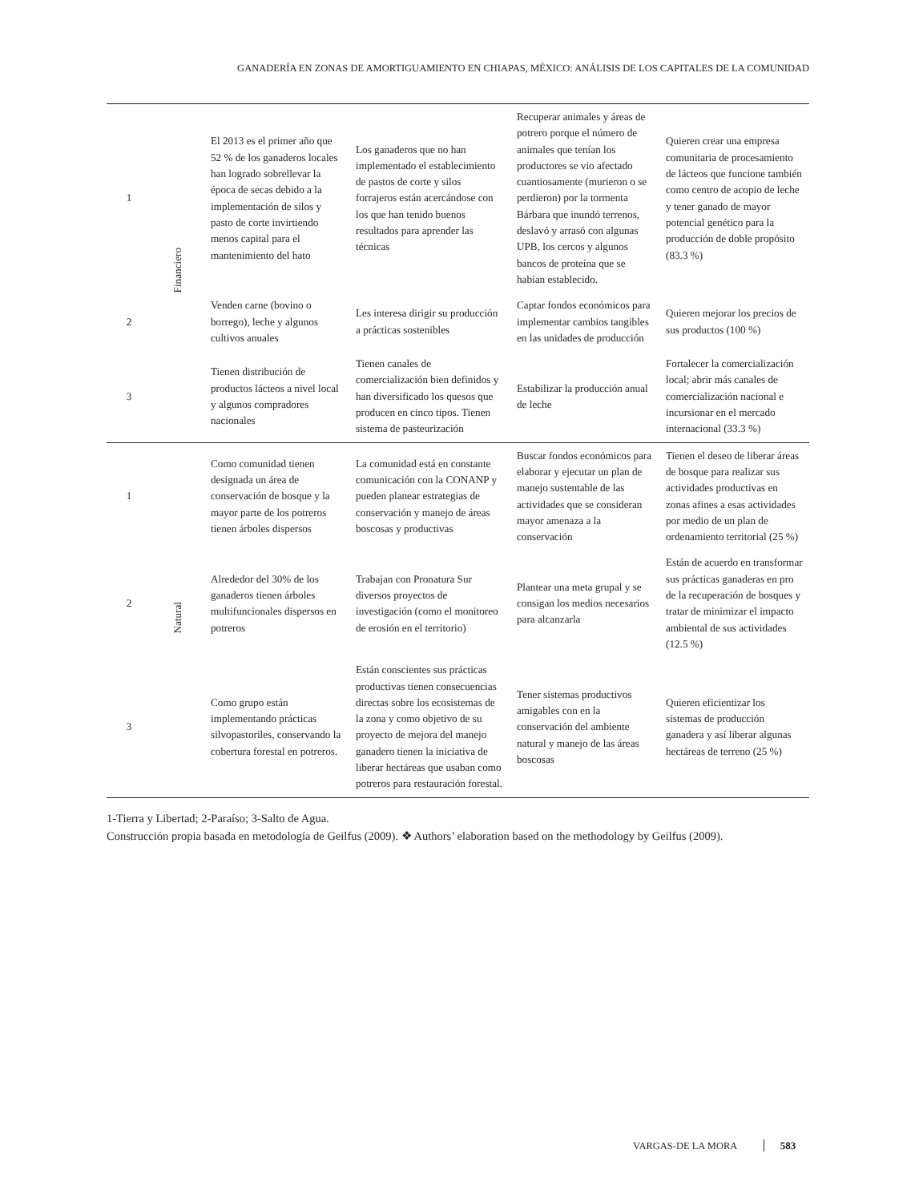GANADERÍA EN ZONAS DE AMORTIGUAMIENTO EN CHIAPAS, MÉXICO: ANÁLISIS DE LOS CAPITALES DE LA COMUNIDAD
| 1 | Financiero | El 2013 es el primer año que 52 % de los ganaderos locales han logrado sobrellevar la época de secas debido a la implementación de silos y pasto de corte invirtiendo menos capital para el mantenimiento del hato | Los ganaderos que no han implementado el establecimiento de pastos de corte y silos forrajeros están acercándose con los que han tenido buenos resultados para aprender las técnicas | Recuperar animales y áreas de potrero porque el número de animales que tenían los productores se vio afectado cuantiosamente (murieron o se perdieron) por la tormenta Bárbara que inundó terrenos, deslavó y arrasó con algunas UPB, los cercos y algunos bancos de proteína que se habían establecido. | Quieren crear una empresa comunitaria de procesamiento de lácteos que funcione también como centro de acopio de leche y tener ganado de mayor potencial genético para la producción de doble propósito (83.3 %) |
| 2 | | Venden carne (bovino o borrego), leche y algunos cultivos anuales | Les interesa dirigir su producción a prácticas sostenibles | Captar fondos económicos para implementar cambios tangibles en las unidades de producción | Quieren mejorar los precios de sus productos (100 %) |
| 3 | | Tienen distribución de productos lácteos a nivel local y algunos compradores nacionales | Tienen canales de comercialización bien definidos y han diversificado los quesos que producen en cinco tipos. Tienen sistema de pasteurización | Estabilizar la producción anual de leche | Fortalecer la comercialización local; abrir más canales de comercialización nacional e incursionar en el mercado internacional (33.3 %) |
| 1 | Natural | Como comunidad tienen designada un área de conservación de bosque y la mayor parte de los potreros tienen árboles dispersos | La comunidad está en constante comunicación con la CONANP y pueden planear estrategias de conservación y manejo de áreas boscosas y productivas | Buscar fondos económicos para elaborar y ejecutar un plan de manejo sustentable de las actividades que se consideran mayor amenaza a la conservación | Tienen el deseo de liberar áreas de bosque para realizar sus actividades productivas en zonas afines a esas actividades por medio de un plan de ordenamiento territorial (25 %) |
| 2 | | Alrededor del 30% de los ganaderos tienen árboles multifuncionales dispersos en potreros | Trabajan con Pronatura Sur diversos proyectos de investigación (como el monitoreo de erosión en el territorio) | Plantear una meta grupal y se consigan los medios necesarios para alcanzarla | Están de acuerdo en transformar sus prácticas ganaderas en pro de la recuperación de bosques y tratar de minimizar el impacto ambiental de sus actividades (12.5 %) |
| 3 | | Como grupo están implementando prácticas silvopastoriles, conservando la cobertura forestal en potreros. | Están conscientes sus prácticas productivas tienen consecuencias directas sobre los ecosistemas de la zona y como objetivo de su proyecto de mejora del manejo ganadero tienen la iniciativa de liberar hectáreas que usaban como potreros para restauración forestal. | Tener sistemas productivos amigables con en la conservación del ambiente natural y manejo de las áreas boscosas | Quieren eficientizar los sistemas de producción ganadera y así liberar algunas hectáreas de terreno (25 %) |
1-Tierra y Libertad; 2-Paraíso; 3-Salto de Agua.
Construcción propia basada en metodología de Geilfus (2009). ❖ Authors’ elaboration based on the methodology by Geilfus (2009).
VARGAS-DE LA MORA 583